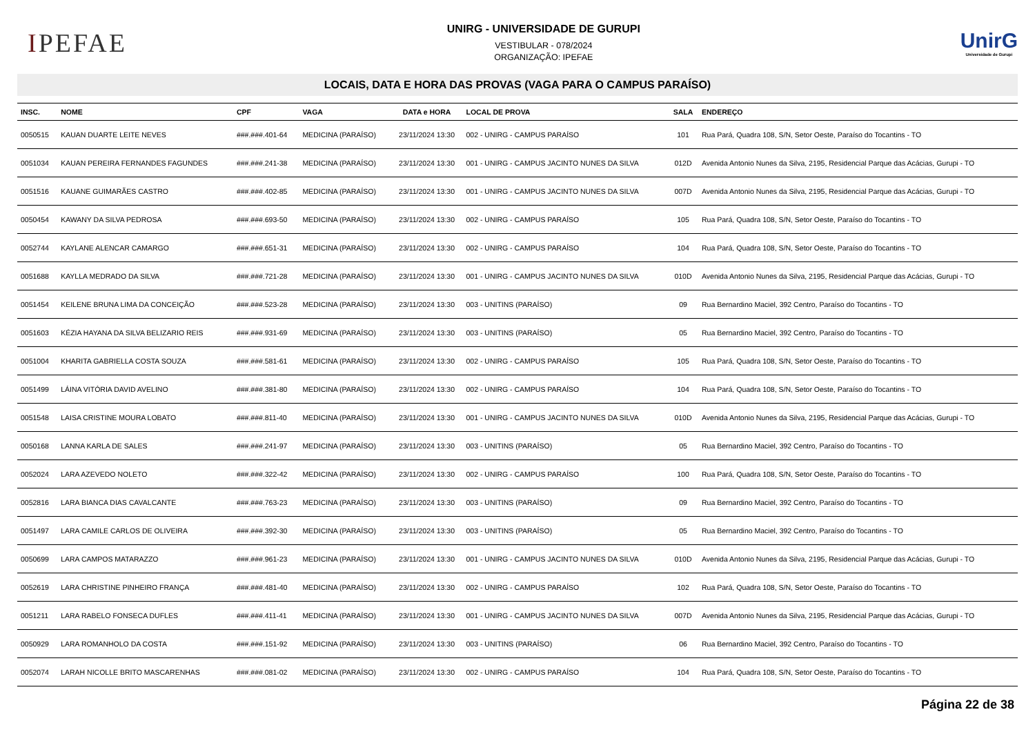IPEFAE
UNIRG - UNIVERSIDADE DE GURUPI
VESTIBULAR - 078/2024
ORGANIZAÇÃO: IPEFAE
UnirG
Universidade de Gurupi
LOCAIS, DATA E HORA DAS PROVAS (VAGA PARA O CAMPUS PARAÍSO)
| INSC. | NOME | CPF | VAGA | DATA e HORA | LOCAL DE PROVA | SALA | ENDEREÇO |
| --- | --- | --- | --- | --- | --- | --- | --- |
| 0050515 | KAUAN DUARTE LEITE NEVES | ###.###.401-64 | MEDICINA (PARAÍSO) | 23/11/2024 13:30 | 002 - UNIRG - CAMPUS PARAÍSO | 101 | Rua Pará, Quadra 108, S/N, Setor Oeste, Paraíso do Tocantins - TO |
| 0051034 | KAUAN PEREIRA FERNANDES FAGUNDES | ###.###.241-38 | MEDICINA (PARAÍSO) | 23/11/2024 13:30 | 001 - UNIRG - CAMPUS JACINTO NUNES DA SILVA | 012D | Avenida Antonio Nunes da Silva, 2195, Residencial Parque das Acácias, Gurupi - TO |
| 0051516 | KAUANE GUIMARÃES CASTRO | ###.###.402-85 | MEDICINA (PARAÍSO) | 23/11/2024 13:30 | 001 - UNIRG - CAMPUS JACINTO NUNES DA SILVA | 007D | Avenida Antonio Nunes da Silva, 2195, Residencial Parque das Acácias, Gurupi - TO |
| 0050454 | KAWANY DA SILVA PEDROSA | ###.###.693-50 | MEDICINA (PARAÍSO) | 23/11/2024 13:30 | 002 - UNIRG - CAMPUS PARAÍSO | 105 | Rua Pará, Quadra 108, S/N, Setor Oeste, Paraíso do Tocantins - TO |
| 0052744 | KAYLANE ALENCAR CAMARGO | ###.###.651-31 | MEDICINA (PARAÍSO) | 23/11/2024 13:30 | 002 - UNIRG - CAMPUS PARAÍSO | 104 | Rua Pará, Quadra 108, S/N, Setor Oeste, Paraíso do Tocantins - TO |
| 0051688 | KAYLLA MEDRADO DA SILVA | ###.###.721-28 | MEDICINA (PARAÍSO) | 23/11/2024 13:30 | 001 - UNIRG - CAMPUS JACINTO NUNES DA SILVA | 010D | Avenida Antonio Nunes da Silva, 2195, Residencial Parque das Acácias, Gurupi - TO |
| 0051454 | KEILENE BRUNA LIMA DA CONCEIÇÃO | ###.###.523-28 | MEDICINA (PARAÍSO) | 23/11/2024 13:30 | 003 - UNITINS (PARAÍSO) | 09 | Rua Bernardino Maciel, 392 Centro, Paraíso do Tocantins - TO |
| 0051603 | KÉZIA HAYANA DA SILVA BELIZARIO REIS | ###.###.931-69 | MEDICINA (PARAÍSO) | 23/11/2024 13:30 | 003 - UNITINS (PARAÍSO) | 05 | Rua Bernardino Maciel, 392 Centro, Paraíso do Tocantins - TO |
| 0051004 | KHARITA GABRIELLA COSTA SOUZA | ###.###.581-61 | MEDICINA (PARAÍSO) | 23/11/2024 13:30 | 002 - UNIRG - CAMPUS PARAÍSO | 105 | Rua Pará, Quadra 108, S/N, Setor Oeste, Paraíso do Tocantins - TO |
| 0051499 | LÁINA VITÓRIA DAVID AVELINO | ###.###.381-80 | MEDICINA (PARAÍSO) | 23/11/2024 13:30 | 002 - UNIRG - CAMPUS PARAÍSO | 104 | Rua Pará, Quadra 108, S/N, Setor Oeste, Paraíso do Tocantins - TO |
| 0051548 | LAISA CRISTINE MOURA LOBATO | ###.###.811-40 | MEDICINA (PARAÍSO) | 23/11/2024 13:30 | 001 - UNIRG - CAMPUS JACINTO NUNES DA SILVA | 010D | Avenida Antonio Nunes da Silva, 2195, Residencial Parque das Acácias, Gurupi - TO |
| 0050168 | LANNA KARLA DE SALES | ###.###.241-97 | MEDICINA (PARAÍSO) | 23/11/2024 13:30 | 003 - UNITINS (PARAÍSO) | 05 | Rua Bernardino Maciel, 392 Centro, Paraíso do Tocantins - TO |
| 0052024 | LARA AZEVEDO NOLETO | ###.###.322-42 | MEDICINA (PARAÍSO) | 23/11/2024 13:30 | 002 - UNIRG - CAMPUS PARAÍSO | 100 | Rua Pará, Quadra 108, S/N, Setor Oeste, Paraíso do Tocantins - TO |
| 0052816 | LARA BIANCA DIAS CAVALCANTE | ###.###.763-23 | MEDICINA (PARAÍSO) | 23/11/2024 13:30 | 003 - UNITINS (PARAÍSO) | 09 | Rua Bernardino Maciel, 392 Centro, Paraíso do Tocantins - TO |
| 0051497 | LARA CAMILE CARLOS DE OLIVEIRA | ###.###.392-30 | MEDICINA (PARAÍSO) | 23/11/2024 13:30 | 003 - UNITINS (PARAÍSO) | 05 | Rua Bernardino Maciel, 392 Centro, Paraíso do Tocantins - TO |
| 0050699 | LARA CAMPOS MATARAZZO | ###.###.961-23 | MEDICINA (PARAÍSO) | 23/11/2024 13:30 | 001 - UNIRG - CAMPUS JACINTO NUNES DA SILVA | 010D | Avenida Antonio Nunes da Silva, 2195, Residencial Parque das Acácias, Gurupi - TO |
| 0052619 | LARA CHRISTINE PINHEIRO FRANÇA | ###.###.481-40 | MEDICINA (PARAÍSO) | 23/11/2024 13:30 | 002 - UNIRG - CAMPUS PARAÍSO | 102 | Rua Pará, Quadra 108, S/N, Setor Oeste, Paraíso do Tocantins - TO |
| 0051211 | LARA RABELO FONSECA DUFLES | ###.###.411-41 | MEDICINA (PARAÍSO) | 23/11/2024 13:30 | 001 - UNIRG - CAMPUS JACINTO NUNES DA SILVA | 007D | Avenida Antonio Nunes da Silva, 2195, Residencial Parque das Acácias, Gurupi - TO |
| 0050929 | LARA ROMANHOLO DA COSTA | ###.###.151-92 | MEDICINA (PARAÍSO) | 23/11/2024 13:30 | 003 - UNITINS (PARAÍSO) | 06 | Rua Bernardino Maciel, 392 Centro, Paraíso do Tocantins - TO |
| 0052074 | LARAH NICOLLE BRITO MASCARENHAS | ###.###.081-02 | MEDICINA (PARAÍSO) | 23/11/2024 13:30 | 002 - UNIRG - CAMPUS PARAÍSO | 104 | Rua Pará, Quadra 108, S/N, Setor Oeste, Paraíso do Tocantins - TO |
Página 22 de 38